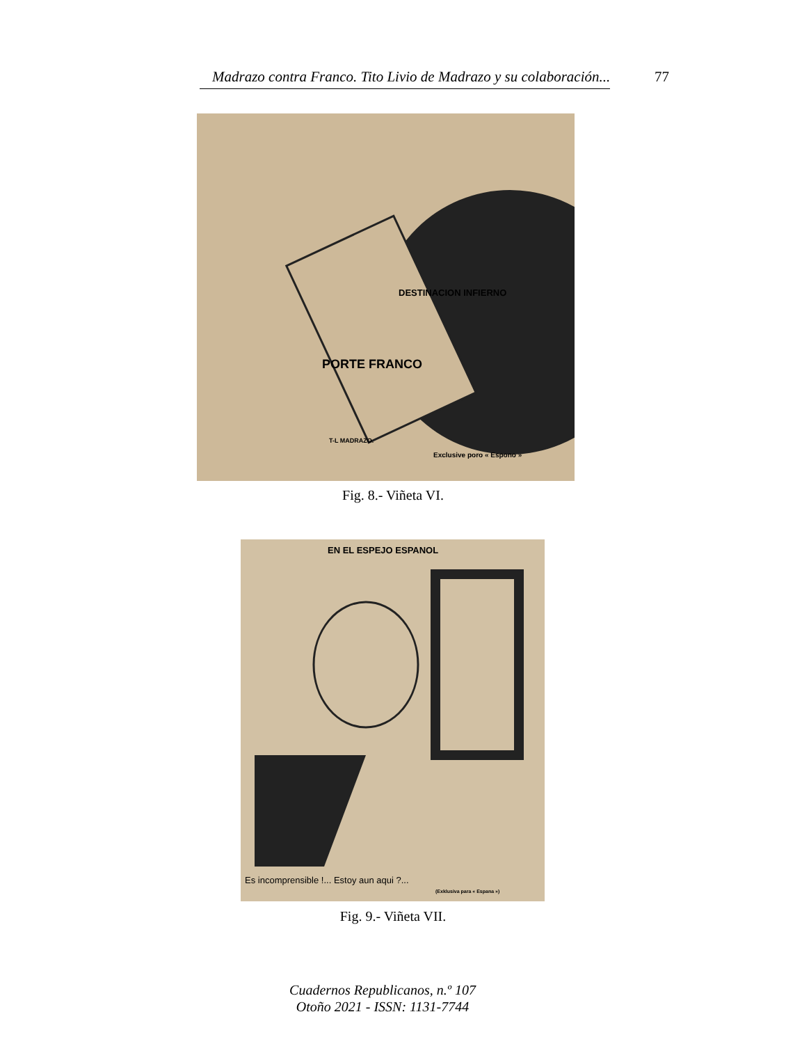Madrazo contra Franco. Tito Livio de Madrazo y su colaboración... 77
PORTE FRANCO
DESTINACION INFIERNO
T-L MADRAZO.
Exclusive poro « Espono »
Fig. 8.- Viñeta VI.
EN EL ESPEJO ESPANOL
Es incomprensible !... Estoy aun aqui ?...
(Exklusiva para « Espana »)
Fig. 9.- Viñeta VII.
Cuadernos Republicanos, n.º 107
Otoño 2021 - ISSN: 1131-7744